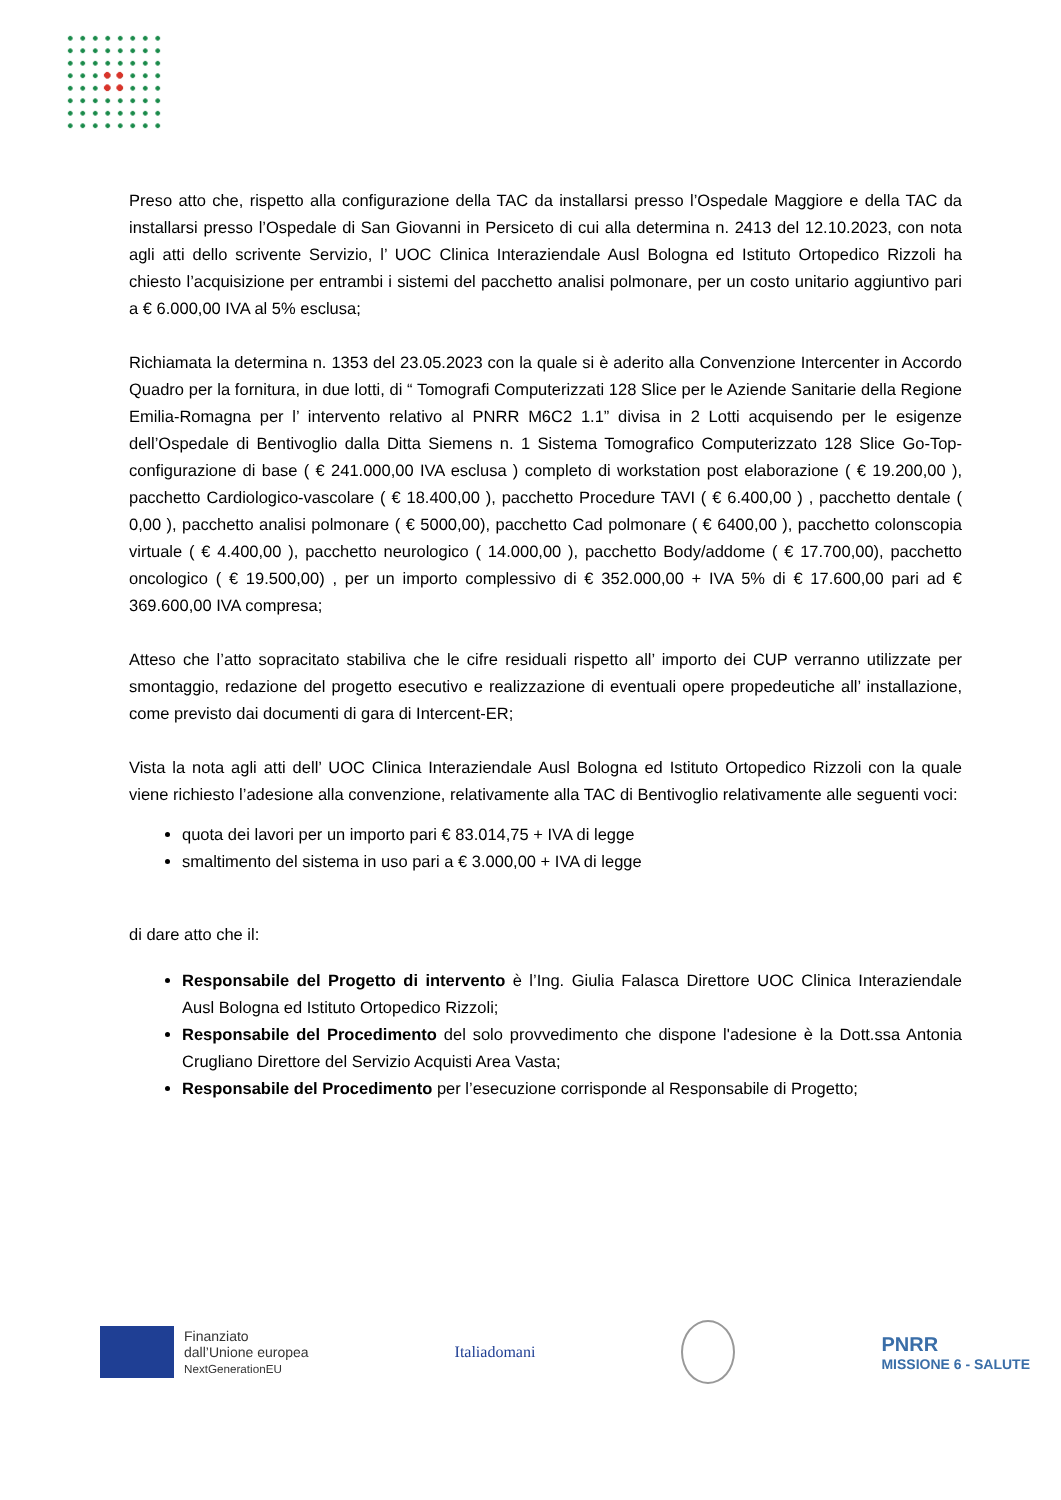Preso atto che, rispetto alla configurazione della TAC da installarsi presso l’Ospedale Maggiore e della TAC da installarsi presso l’Ospedale di San Giovanni in Persiceto di cui alla determina n. 2413 del 12.10.2023, con nota agli atti dello scrivente Servizio, l’ UOC Clinica Interaziendale Ausl Bologna ed Istituto Ortopedico Rizzoli ha chiesto l’acquisizione per entrambi i sistemi del pacchetto analisi polmonare, per un costo unitario aggiuntivo pari a € 6.000,00 IVA al 5% esclusa;
Richiamata la determina n. 1353 del 23.05.2023 con la quale si è aderito alla Convenzione Intercenter in Accordo Quadro per la fornitura, in due lotti, di “ Tomografi Computerizzati 128 Slice per le Aziende Sanitarie della Regione Emilia-Romagna per l’ intervento relativo al PNRR M6C2 1.1” divisa in 2 Lotti acquisendo per le esigenze dell’Ospedale di Bentivoglio dalla Ditta Siemens n. 1 Sistema Tomografico Computerizzato 128 Slice Go-Top-configurazione di base ( € 241.000,00 IVA esclusa ) completo di workstation post elaborazione ( € 19.200,00 ), pacchetto Cardiologico-vascolare ( € 18.400,00 ), pacchetto Procedure TAVI ( € 6.400,00 ) , pacchetto dentale ( 0,00 ), pacchetto analisi polmonare ( € 5000,00), pacchetto Cad polmonare ( € 6400,00 ), pacchetto colonscopia virtuale ( € 4.400,00 ), pacchetto neurologico ( 14.000,00 ), pacchetto Body/addome ( € 17.700,00), pacchetto oncologico ( € 19.500,00) , per un importo complessivo di € 352.000,00 + IVA 5% di € 17.600,00 pari ad € 369.600,00 IVA compresa;
Atteso che l’atto sopracitato stabiliva che le cifre residuali rispetto all’ importo dei CUP verranno utilizzate per smontaggio, redazione del progetto esecutivo e realizzazione di eventuali opere propedeutiche all’ installazione, come previsto dai documenti di gara di Intercent-ER;
Vista la nota agli atti dell’ UOC Clinica Interaziendale Ausl Bologna ed Istituto Ortopedico Rizzoli con la quale viene richiesto l’adesione alla convenzione, relativamente alla TAC di Bentivoglio relativamente alle seguenti voci:
quota dei lavori per un importo pari € 83.014,75 + IVA di legge
smaltimento del sistema in uso pari a € 3.000,00 + IVA di legge
di dare atto che il:
Responsabile del Progetto di intervento è l’Ing. Giulia Falasca Direttore UOC Clinica Interaziendale Ausl Bologna ed Istituto Ortopedico Rizzoli;
Responsabile del Procedimento del solo provvedimento che dispone l'adesione è la Dott.ssa Antonia Crugliano Direttore del Servizio Acquisti Area Vasta;
Responsabile del Procedimento per l’esecuzione corrisponde al Responsabile di Progetto;
Finanziato
dall’Unione europea
NextGenerationEU
Italiadomani
PNRR
MISSIONE 6 - SALUTE